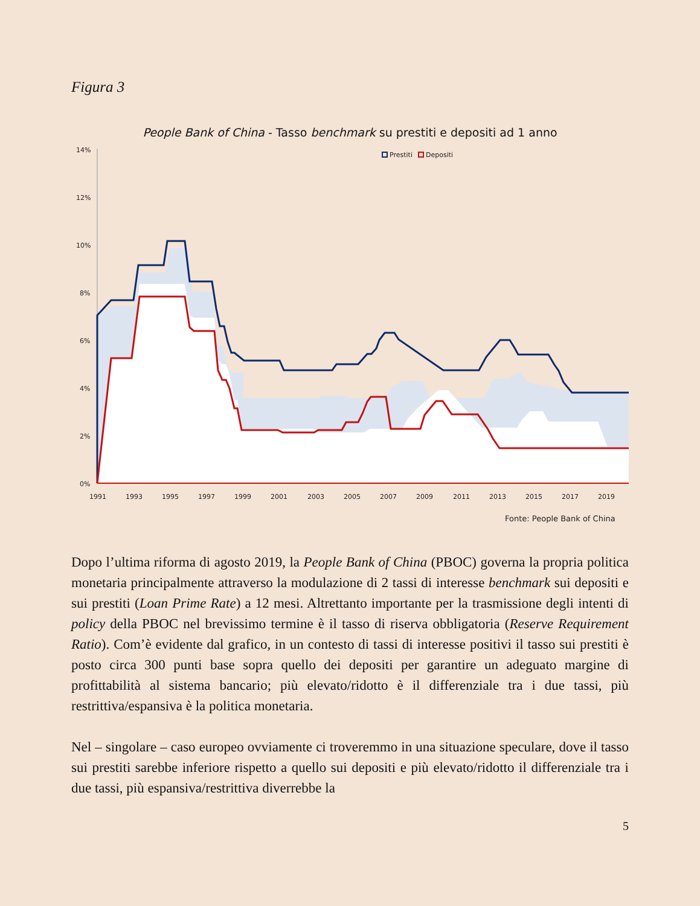Figura 3
People Bank of China - Tasso benchmark su prestiti e depositi ad 1 anno
14%
12%
10%
8%
6%
4%
2%
0%
Prestiti
Depositi
1991
1993
1995
1997
1999
2001
2003
2005
2007
2009
2011
2013
2015
2017
2019
Fonte: People Bank of China
Dopo l’ultima riforma di agosto 2019, la People Bank of China (PBOC) governa la propria politica monetaria principalmente attraverso la modulazione di 2 tassi di interesse benchmark sui depositi e sui prestiti (Loan Prime Rate) a 12 mesi. Altrettanto importante per la trasmissione degli intenti di policy della PBOC nel brevissimo termine è il tasso di riserva obbligatoria (Reserve Requirement Ratio). Com’è evidente dal grafico, in un contesto di tassi di interesse positivi il tasso sui prestiti è posto circa 300 punti base sopra quello dei depositi per garantire un adeguato margine di profittabilità al sistema bancario; più elevato/ridotto è il differenziale tra i due tassi, più restrittiva/espansiva è la politica monetaria.
Nel – singolare – caso europeo ovviamente ci troveremmo in una situazione speculare, dove il tasso sui prestiti sarebbe inferiore rispetto a quello sui depositi e più elevato/ridotto il differenziale tra i due tassi, più espansiva/restrittiva diverrebbe la
5